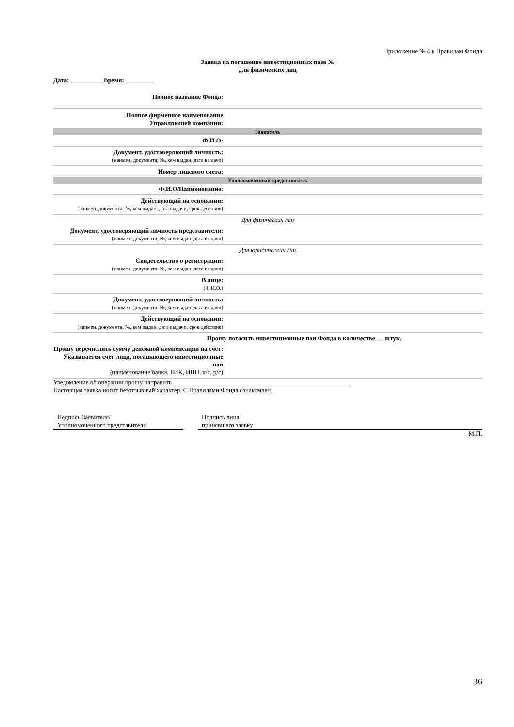Приложение № 4 к Правилам Фонда
Заявка на погашение инвестиционных паев №
для физических лиц
Дата: __________ Время: _________
| Полное название Фонда: | |
| Полное фирменное наименование Управляющей компании: | |
| Заявитель | |
| Ф.И.О: | |
| Документ, удостоверяющий личность: (наимен. документа, №, кем выдан, дата выдачи) | |
| Номер лицевого счета: | |
| Уполномоченный представитель | |
| Ф.И.О/Наименование: | |
| Действующий на основании: (наимен. документа, №, кем выдан, дата выдачи, срок действия) | |
| Для физических лиц | |
| Документ, удостоверяющий личность представителя: (наимен. документа, №, кем выдан, дата выдачи) | |
| Для юридических лиц | |
| Свидетельство о регистрации: (наимен. документа, №, кем выдан, дата выдачи) | |
| В лице: (Ф.И.О.) | |
| Документ, удостоверяющий личность: (наимен. документа, №, кем выдан, дата выдачи) | |
| Действующий на основании: (наимен. документа, №, кем выдан, дата выдачи, срок действия) | |
| Прошу погасить инвестиционные паи Фонда в количестве __ штук. | |
| Прошу перечислить сумму денежной компенсации на счет: Указывается счет лица, погашающего инвестиционные паи (наименование банка, БИК, ИНН, к/с, р/с) | |
Уведомление об операции прошу направить ________________________________________________________
Настоящая заявка носит безотзывный характер. С Правилами Фонда ознакомлен.
Подпись Заявителя/
Уполномоченного представителя
Подпись лица
принявшего заявку
М.П.
36